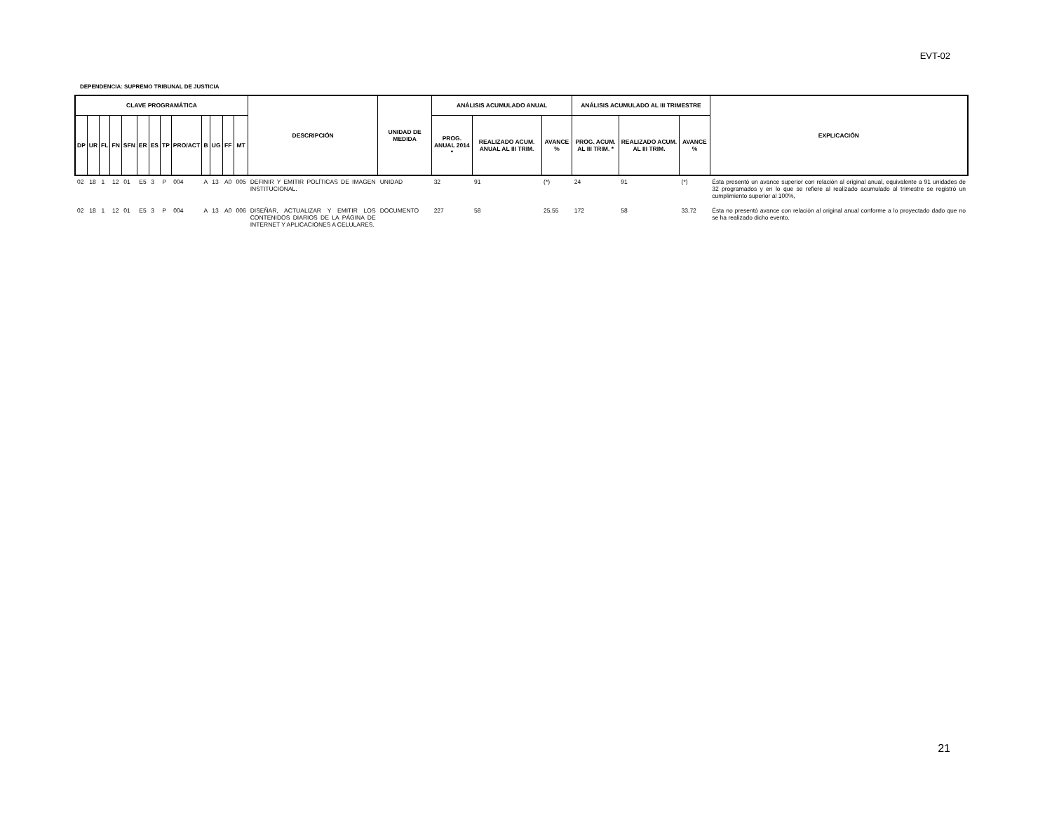EVT-02
DEPENDENCIA: SUPREMO TRIBUNAL DE JUSTICIA
| CLAVE PROGRAMÁTICA | | | | | | | | | | | | | DESCRIPCIÓN | UNIDAD DE MEDIDA | ANÁLISIS ACUMULADO ANUAL | | | ANÁLISIS ACUMULADO AL III TRIMESTRE | | | EXPLICACIÓN |
| --- | --- | --- | --- | --- | --- | --- | --- | --- | --- | --- | --- | --- | --- | --- | --- | --- | --- | --- | --- | --- | --- |
| DP | UR | FL | FN | SFN | ER | ES | TP | PRO/ACT | B | UG | FF | MT | | | PROG. ANUAL 2014 * | REALIZADO ACUM. ANUAL AL III TRIM. | AVANCE % | PROG. ACUM. AL III TRIM. * | REALIZADO ACUM. AL III TRIM. | AVANCE % | |
| 02 | 18 | 1 | 12 | 01 | E5 | 3 | P | 004 | A | 13 | A0 | 005 | DEFINIR Y EMITIR POLÍTICAS DE IMAGEN INSTITUCIONAL. | UNIDAD | 32 | 91 | (*) | 24 | 91 | (*) | Ésta presentó un avance superior con relación al original anual, equivalente a 91 unidades de 32 programados y en lo que se refiere al realizado acumulado al trimestre se registró un cumplimiento superior al 100%, |
| 02 | 18 | 1 | 12 | 01 | E5 | 3 | P | 004 | A | 13 | A0 | 006 | DISEÑAR, ACTUALIZAR Y EMITIR LOS CONTENIDOS DIARIOS DE LA PÁGINA DE INTERNET Y APLICACIONES A CELULARES. | DOCUMENTO | 227 | 58 | 25.55 | 172 | 58 | 33.72 | Ésta no presentó avance con relación al original anual conforme a lo proyectado dado que no se ha realizado dicho evento. |
21